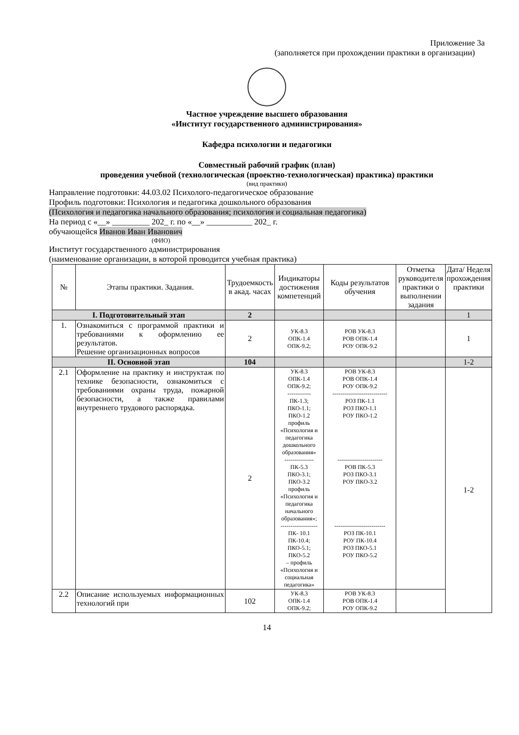Приложение 3а
(заполняется при прохождении практики в организации)
Частное учреждение высшего образования
«Институт государственного администрирования»
Кафедра психологии и педагогики
Совместный рабочий график (план)
проведения учебной (технологическая (проектно-технологическая) практика) практики
(вид практики)
Направление подготовки: 44.03.02 Психолого-педагогическое образование
Профиль подготовки: Психология и педагогика дошкольного образования
(Психология и педагогика начального образования; психология и социальная педагогика)
На период с «__» _________ 202_ г. по «__» ___________ 202_ г.
обучающейся Иванов Иван Иванович
(ФИО)
Институт государственного администрирования
(наименование организации, в которой проводится учебная практика)
| № | Этапы практики. Задания. | Трудоемкость в акад. часах | Индикаторы достижения компетенций | Коды результатов обучения | Отметка руководителя практики о выполнении задания | Дата/ Неделя прохождения практики |
| --- | --- | --- | --- | --- | --- | --- |
| I. Подготовительный этап | | 2 | | | | 1 |
| 1. | Ознакомиться с программой практики и требованиями к оформлению ее результатов. Решение организационных вопросов | 2 | УК-8.3 ОПК-1.4 ОПК-9.2; | РОВ УК-8.3 РОВ ОПК-1.4 РОУ ОПК-9.2 | | 1 |
| II. Основной этап | | 104 | | | | 1-2 |
| 2.1 | Оформление на практику и инструктаж по технике безопасности, ознакомиться с требованиями охраны труда, пожарной безопасности, а также правилами внутреннего трудового распорядка. | 2 | УК-8.3 ОПК-1.4 ОПК-9.2; ------------ ПК-1.3; ПКО-1.1; ПКО-1.2 профиль «Психология и педагогика дошкольного образования» --------------- ПК-5.3 ПКО-3.1; ПКО-3.2 профиль «Психология и педагогика начального образования»; ------------------- ПК- 10.1 ПК-10.4; ПКО-5.1; ПКО-5.2 – профиль «Психология и социальная педагогика» | РОВ УК-8.3 РОВ ОПК-1.4 РОУ ОПК-9.2 ---------------------------- РОЗ ПК-1.1 РОЗ ПКО-1.1 РОУ ПКО-1.2 ----------------------- РОВ ПК-5.3 РОЗ ПКО-3.1 РОУ ПКО-3.2 -------------------------- РОЗ ПК-10.1 РОУ ПК-10.4 РОЗ ПКО-5.1 РОУ ПКО-5.2 | | 1-2 |
| 2.2 | Описание используемых информационных технологий при | 102 | УК-8.3 ОПК-1.4 ОПК-9.2; | РОВ УК-8.3 РОВ ОПК-1.4 РОУ ОПК-9.2 | | |
14